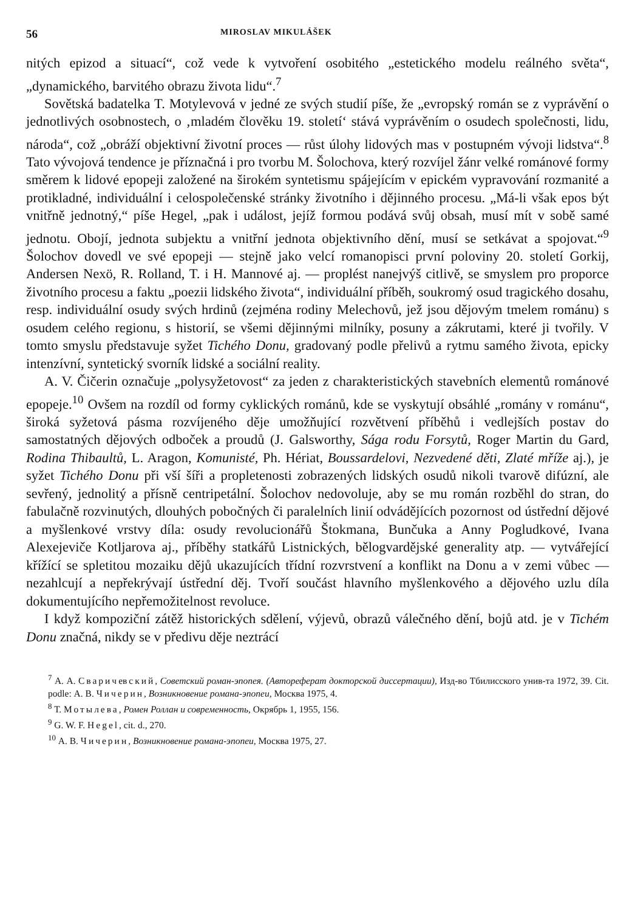56 MIROSLAV MIKULÁŠEK
nitých epizod a situací“, což vede k vytvoření osobitého „estetického modelu reálného světa“, „dynamického, barvitého obrazu života lidu“.<sup>7</sup>
Sovětská badatelka T. Motylevová v jedné ze svých studií píše, že „evropský román se z vyprávění o jednotlivých osobnostech, o ‚mladém člověku 19. století‘ stává vyprávěním o osudech společnosti, lidu, národa“, což „obráží objektivní životní proces — růst úlohy lidových mas v postupném vývoji lidstva“.<sup>8</sup> Tato vývojová tendence je příznačná i pro tvorbu M. Šolochova, který rozvíjel žánr velké románové formy směrem k lidové epopeji založené na širokém syntetismu spájejícím v epickém vypravování rozmanité a protikladné, individuální i celospolečenské stránky životního i dějinného procesu. „Má-li však epos být vnitřně jednotný,“ píše Hegel, „pak i událost, jejíž formou podává svůj obsah, musí mít v sobě samé jednotu. Obojí, jednota subjektu a vnitřní jednota objektivního dění, musí se setkávat a spojovat.“<sup>9</sup> Šolochov dovedl ve své epopeji — stejně jako velcí romanopisci první poloviny 20. století Gorkij, Andersen Nexö, R. Rolland, T. i H. Mannové aj. — proplést nanejvýš citlivě, se smyslem pro proporce životního procesu a faktu „poezii lidského života“, individuální příběh, soukromý osud tragického dosahu, resp. individuální osudy svých hrdinů (zejména rodiny Melechovů, jež jsou dějovým tmelem románu) s osudem celého regionu, s historií, se všemi dějinnými milníky, posuny a zákrutami, které ji tvořily. V tomto smyslu představuje syžet Tichého Donu, gradovaný podle přelivů a rytmu samého života, epicky intenzívní, syntetický svorník lidské a sociální reality.
A. V. Čičerin označuje „polysyžetovost“ za jeden z charakteristických stavebních elementů románové epopeje.<sup>10</sup> Ovšem na rozdíl od formy cyklických románů, kde se vyskytují obsáhlé „romány v románu“, široká syžetová pásma rozvíjeného děje umožňující rozvětvení příběhů i vedlejších postav do samostatných dějových odboček a proudů (J. Galsworthy, Sága rodu Forsytů, Roger Martin du Gard, Rodina Thibaultů, L. Aragon, Komunisté, Ph. Hériat, Boussardelovi, Nezvedené děti, Zlaté mříže aj.), je syžet Tichého Donu při vší šíři a propletenosti zobrazených lidských osudů nikoli tvarově difúzní, ale sevřený, jednolitý a přísně centripetální. Šolochov nedovoluje, aby se mu román rozběhl do stran, do fabulačně rozvinutých, dlouhých pobočných či paralelních linií odvádějících pozornost od ústřední dějové a myšlenkové vrstvy díla: osudy revolucionářů Štokmana, Bunčuka a Anny Pogludkové, Ivana Alexejeviče Kotljarova aj., příběhy statkářů Listnických, bělogvardějské generality atp. — vytvářející křížící se spletitou mozaiku dějů ukazujících třídní rozvrstvení a konflikt na Donu a v zemi vůbec — nezahlcují a nepřekrývají ústřední děj. Tvoří součást hlavního myšlenkového a dějového uzlu díla dokumentujícího nepřemožitelnost revoluce.
I když kompoziční zátěž historických sdělení, výjevů, obrazů válečného dění, bojů atd. je v Tichém Donu značná, nikdy se v předivu děje neztrácí
<sup>7</sup> А. А. Сваричевский, Советский роман-эпопея. (Автореферат докторской диссертации), Изд-во Тбилисского унив-та 1972, 39. Cit. podle: А. В. Чичерин, Возникновение романа-эпопеи, Москва 1975, 4.
<sup>8</sup> Т. Мотылева, Ромен Роллан и современность, Окрябрь 1, 1955, 156.
<sup>9</sup> G. W. F. Hegel, cit. d., 270.
<sup>10</sup> А. В. Чичерин, Возникновение романа-эпопеи, Москва 1975, 27.